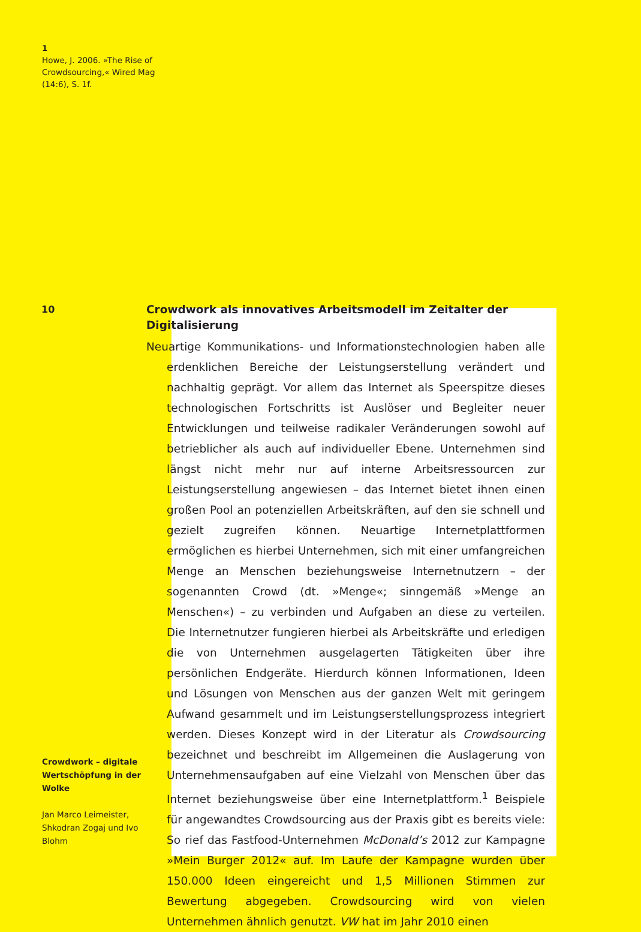1
Howe, J. 2006. »The Rise of Crowdsourcing,« Wired Mag (14:6), S. 1f.
10
Crowdwork als innovatives Arbeitsmodell im Zeitalter der Digitalisierung
Neuartige Kommunikations- und Informationstechnologien haben alle erdenklichen Bereiche der Leistungserstellung verändert und nachhaltig geprägt. Vor allem das Internet als Speerspitze dieses technologischen Fortschritts ist Auslöser und Begleiter neuer Entwicklungen und teilweise radikaler Veränderungen sowohl auf betrieblicher als auch auf individueller Ebene. Unternehmen sind längst nicht mehr nur auf interne Arbeitsressourcen zur Leistungserstellung angewiesen – das Internet bietet ihnen einen großen Pool an potenziellen Arbeitskräften, auf den sie schnell und gezielt zugreifen können. Neuartige Internetplattformen ermöglichen es hierbei Unternehmen, sich mit einer umfangreichen Menge an Menschen beziehungsweise Internetnutzern – der sogenannten Crowd (dt. »Menge«; sinngemäß »Menge an Menschen«) – zu verbinden und Aufgaben an diese zu verteilen. Die Internetnutzer fungieren hierbei als Arbeitskräfte und erledigen die von Unternehmen ausgelagerten Tätigkeiten über ihre persönlichen Endgeräte. Hierdurch können Informationen, Ideen und Lösungen von Menschen aus der ganzen Welt mit geringem Aufwand gesammelt und im Leistungserstellungsprozess integriert werden. Dieses Konzept wird in der Literatur als Crowdsourcing bezeichnet und beschreibt im Allgemeinen die Auslagerung von Unternehmensaufgaben auf eine Vielzahl von Menschen über das Internet beziehungsweise über eine Internetplattform.<sup>1</sup> Beispiele für angewandtes Crowdsourcing aus der Praxis gibt es bereits viele: So rief das Fastfood-Unternehmen McDonald’s 2012 zur Kampagne »Mein Burger 2012« auf. Im Laufe der Kampagne wurden über 150.000 Ideen eingereicht und 1,5 Millionen Stimmen zur Bewertung abgegeben. Crowdsourcing wird von vielen Unternehmen ähnlich genutzt. VW hat im Jahr 2010 einen
Crowdwork – digitale Wertschöpfung in der Wolke
Jan Marco Leimeister, Shkodran Zogaj und Ivo Blohm